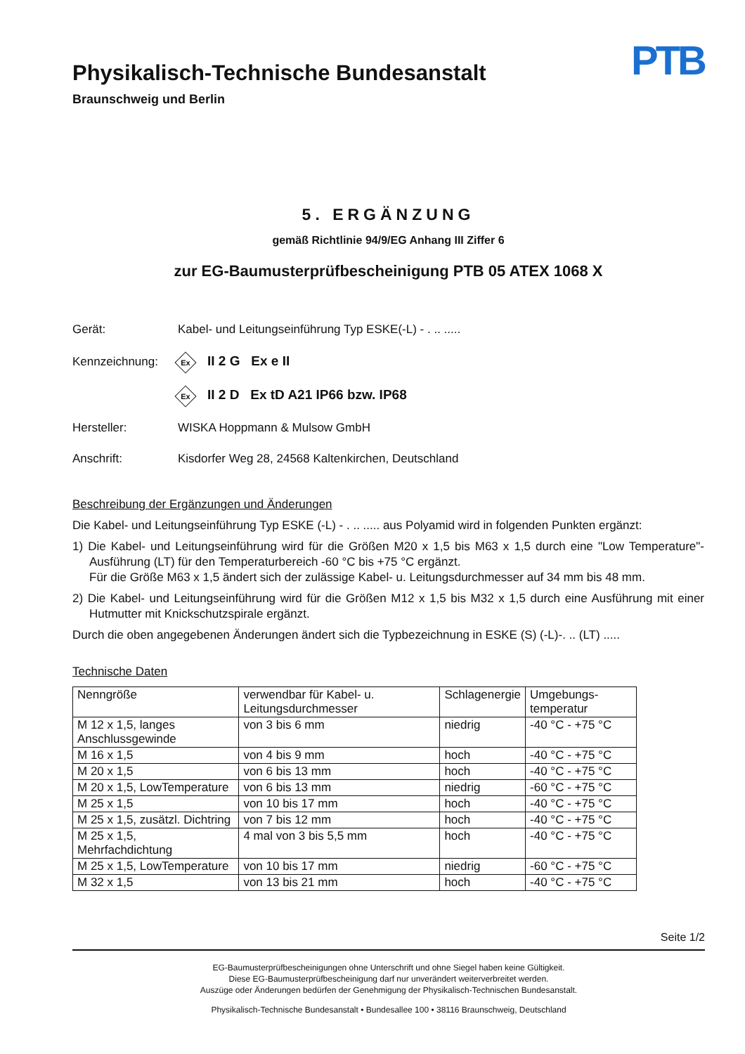Physikalisch-Technische Bundesanstalt
Braunschweig und Berlin
PTB
5. ERGÄNZUNG
gemäß Richtlinie 94/9/EG Anhang III Ziffer 6
zur EG-Baumusterprüfbescheinigung PTB 05 ATEX 1068 X
Gerät:
Kabel- und Leitungseinführung Typ ESKE(-L) - . .. .....
Kennzeichnung:
Ex II 2 G Ex e II
Ex II 2 D Ex tD A21 IP66 bzw. IP68
Hersteller: WISKA Hoppmann & Mulsow GmbH
Anschrift:
Kisdorfer Weg 28, 24568 Kaltenkirchen, Deutschland
Beschreibung der Ergänzungen und Änderungen
Die Kabel- und Leitungseinführung Typ ESKE (-L) - . .. ..... aus Polyamid wird in folgenden Punkten ergänzt:
1) Die Kabel- und Leitungseinführung wird für die Größen M20 x 1,5 bis M63 x 1,5 durch eine "Low Temperature"-Ausführung (LT) für den Temperaturbereich -60 °C bis +75 °C ergänzt.
Für die Größe M63 x 1,5 ändert sich der zulässige Kabel- u. Leitungsdurchmesser auf 34 mm bis 48 mm.
2) Die Kabel- und Leitungseinführung wird für die Größen M12 x 1,5 bis M32 x 1,5 durch eine Ausführung mit einer Hutmutter mit Knickschutzspirale ergänzt.
Durch die oben angegebenen Änderungen ändert sich die Typbezeichnung in ESKE (S) (-L)-. .. (LT) .....
Technische Daten
| Nenngröße | verwendbar für Kabel- u. Leitungsdurchmesser | Schlagenergie | Umgebungs-temperatur |
| M 12 x 1,5, langes Anschlussgewinde | von 3 bis 6 mm | niedrig | -40 °C - +75 °C |
| M 16 x 1,5 | von 4 bis 9 mm | hoch | -40 °C - +75 °C |
| M 20 x 1,5 | von 6 bis 13 mm | hoch | -40 °C - +75 °C |
| M 20 x 1,5, LowTemperature | von 6 bis 13 mm | niedrig | -60 °C - +75 °C |
| M 25 x 1,5 | von 10 bis 17 mm | hoch | -40 °C - +75 °C |
| M 25 x 1,5, zusätzl. Dichtring | von 7 bis 12 mm | hoch | -40 °C - +75 °C |
| M 25 x 1,5, Mehrfachdichtung | 4 mal von 3 bis 5,5 mm | hoch | -40 °C - +75 °C |
| M 25 x 1,5, LowTemperature | von 10 bis 17 mm | niedrig | -60 °C - +75 °C |
| M 32 x 1,5 | von 13 bis 21 mm | hoch | -40 °C - +75 °C |
Seite 1/2
EG-Baumusterprüfbescheinigungen ohne Unterschrift und ohne Siegel haben keine Gültigkeit.
Diese EG-Baumusterprüfbescheinigung darf nur unverändert weiterverbreitet werden.
Auszüge oder Änderungen bedürfen der Genehmigung der Physikalisch-Technischen Bundesanstalt.
Physikalisch-Technische Bundesanstalt • Bundesallee 100 • 38116 Braunschweig, Deutschland